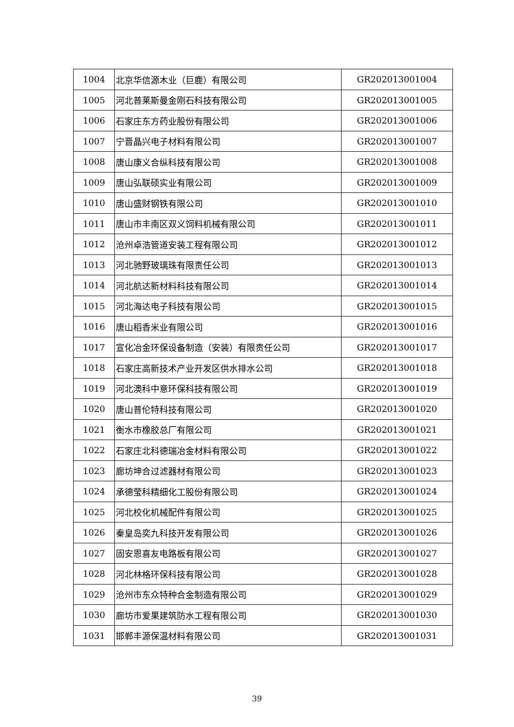| 1004 | 北京华信源木业（巨鹿）有限公司 | GR202013001004 |
| 1005 | 河北普莱斯曼金刚石科技有限公司 | GR202013001005 |
| 1006 | 石家庄东方药业股份有限公司 | GR202013001006 |
| 1007 | 宁晋晶兴电子材料有限公司 | GR202013001007 |
| 1008 | 唐山康义合纵科技有限公司 | GR202013001008 |
| 1009 | 唐山弘联硕实业有限公司 | GR202013001009 |
| 1010 | 唐山盛财钢铁有限公司 | GR202013001010 |
| 1011 | 唐山市丰南区双义饲料机械有限公司 | GR202013001011 |
| 1012 | 沧州卓浩管道安装工程有限公司 | GR202013001012 |
| 1013 | 河北驰野玻璃珠有限责任公司 | GR202013001013 |
| 1014 | 河北航达新材料科技有限公司 | GR202013001014 |
| 1015 | 河北海达电子科技有限公司 | GR202013001015 |
| 1016 | 唐山稻香米业有限公司 | GR202013001016 |
| 1017 | 宣化冶金环保设备制造（安装）有限责任公司 | GR202013001017 |
| 1018 | 石家庄高新技术产业开发区供水排水公司 | GR202013001018 |
| 1019 | 河北澳科中意环保科技有限公司 | GR202013001019 |
| 1020 | 唐山普伦特科技有限公司 | GR202013001020 |
| 1021 | 衡水市橡胶总厂有限公司 | GR202013001021 |
| 1022 | 石家庄北科德瑞冶金材料有限公司 | GR202013001022 |
| 1023 | 廊坊坤合过滤器材有限公司 | GR202013001023 |
| 1024 | 承德莹科精细化工股份有限公司 | GR202013001024 |
| 1025 | 河北校化机械配件有限公司 | GR202013001025 |
| 1026 | 秦皇岛奕九科技开发有限公司 | GR202013001026 |
| 1027 | 固安恩喜友电路板有限公司 | GR202013001027 |
| 1028 | 河北林格环保科技有限公司 | GR202013001028 |
| 1029 | 沧州市东众特种合金制造有限公司 | GR202013001029 |
| 1030 | 廊坊市爱果建筑防水工程有限公司 | GR202013001030 |
| 1031 | 邯郸丰源保温材料有限公司 | GR202013001031 |
39